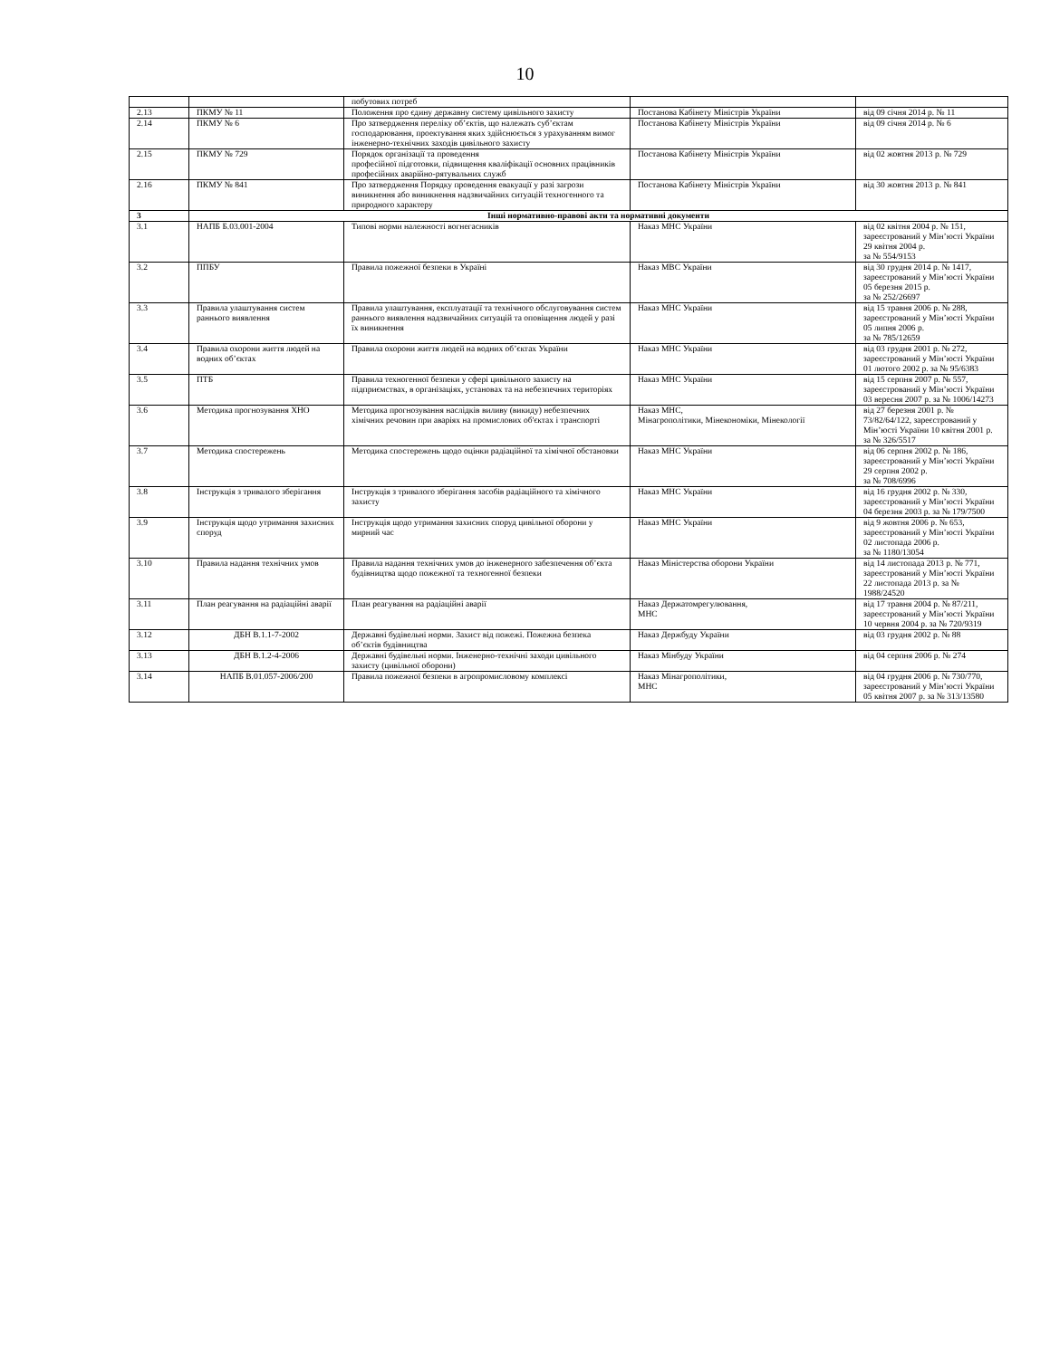10
| | | побутових потреб | | |
| 2.13 | ПКМУ № 11 | Положення про єдину державну систему цивільного захисту | Постанова Кабінету Міністрів України | від 09 січня 2014 р. № 11 |
| 2.14 | ПКМУ № 6 | Про затвердження переліку об’єктів, що належать суб’єктам господарювання, проектування яких здійснюється з урахуванням вимог інженерно-технічних заходів цивільного захисту | Постанова Кабінету Міністрів України | від 09 січня 2014 р. № 6 |
| 2.15 | ПКМУ № 729 | Порядок організації та проведення професійної підготовки, підвищення кваліфікації основних працівників професійних аварійно-рятувальних служб | Постанова Кабінету Міністрів України | від 02 жовтня 2013 р. № 729 |
| 2.16 | ПКМУ № 841 | Про затвердження Порядку проведення евакуації у разі загрози виникнення або виникнення надзвичайних ситуацій техногенного та природного характеру | Постанова Кабінету Міністрів України | від 30 жовтня 2013 р. № 841 |
| 3 | Інші нормативно-правові акти та нормативні документи | | | |
| 3.1 | НАПБ Б.03.001-2004 | Типові норми належності вогнегасників | Наказ МНС України | від 02 квітня 2004 р. № 151, зареєстрований у Мін’юсті України 29 квітня 2004 р. за № 554/9153 |
| 3.2 | ППБУ | Правила пожежної безпеки в Україні | Наказ МВС України | від 30 грудня 2014 р. № 1417, зареєстрований у Мін’юсті України 05 березня 2015 р. за № 252/26697 |
| 3.3 | Правила улаштування систем раннього виявлення | Правила улаштування, експлуатації та технічного обслуговування систем раннього виявлення надзвичайних ситуацій та оповіщення людей у разі їх виникнення | Наказ МНС України | від 15 травня 2006 р. № 288, зареєстрований у Мін’юсті України 05 липня 2006 р. за № 785/12659 |
| 3.4 | Правила охорони життя людей на водних об’єктах | Правила охорони життя людей на водних об’єктах України | Наказ МНС України | від 03 грудня 2001 р. № 272, зареєстрований у Мін’юсті України 01 лютого 2002 р. за № 95/6383 |
| 3.5 | ПТБ | Правила техногенної безпеки у сфері цивільного захисту на підприємствах, в організаціях, установах та на небезпечних територіях | Наказ МНС України | від 15 серпня 2007 р. № 557, зареєстрований у Мін’юсті України 03 вересня 2007 р. за № 1006/14273 |
| 3.6 | Методика прогнозування ХНО | Методика прогнозування наслідків виливу (викиду) небезпечних хімічних речовин при аваріях на промислових об'єктах і транспорті | Наказ МНС, Мінагрополітики, Мінекономіки, Мінекології | від 27 березня 2001 р. № 73/82/64/122, зареєстрований у Мін’юсті України 10 квітня 2001 р. за № 326/5517 |
| 3.7 | Методика спостережень | Методика спостережень щодо оцінки радіаційної та хімічної обстановки | Наказ МНС України | від 06 серпня 2002 р. № 186, зареєстрований у Мін’юсті України 29 серпня 2002 р. за № 708/6996 |
| 3.8 | Інструкція з тривалого зберігання | Інструкція з тривалого зберігання засобів радіаційного та хімічного захисту | Наказ МНС України | від 16 грудня 2002 р. № 330, зареєстрований у Мін’юсті України 04 березня 2003 р. за № 179/7500 |
| 3.9 | Інструкція щодо утримання захисних споруд | Інструкція щодо утримання захисних споруд цивільної оборони у мирний час | Наказ МНС України | від 9 жовтня 2006 р. № 653, зареєстрований у Мін’юсті України 02 листопада 2006 р. за № 1180/13054 |
| 3.10 | Правила надання технічних умов | Правила надання технічних умов до інженерного забезпечення об’єкта будівництва щодо пожежної та техногенної безпеки | Наказ Міністерства оборони України | від 14 листопада 2013 р. № 771, зареєстрований у Мін’юсті України 22 листопада 2013 р. за № 1988/24520 |
| 3.11 | План реагування на радіаційні аварії | План реагування на радіаційні аварії | Наказ Держатомрегулювання, МНС | від 17 травня 2004 р. № 87/211, зареєстрований у Мін’юсті України 10 червня 2004 р. за № 720/9319 |
| 3.12 | ДБН В.1.1-7-2002 | Державні будівельні норми. Захист від пожежі. Пожежна безпека об’єктів будівництва | Наказ Держбуду України | від 03 грудня 2002 р. № 88 |
| 3.13 | ДБН В.1.2-4-2006 | Державні будівельні норми. Інженерно-технічні заходи цивільного захисту (цивільної оборони) | Наказ Мінбуду України | від 04 серпня 2006 р. № 274 |
| 3.14 | НАПБ В.01.057-2006/200 | Правила пожежної безпеки в агропромисловому комплексі | Наказ Мінагрополітики, МНС | від 04 грудня 2006 р. № 730/770, зареєстрований у Мін’юсті України 05 квітня 2007 р. за № 313/13580 |